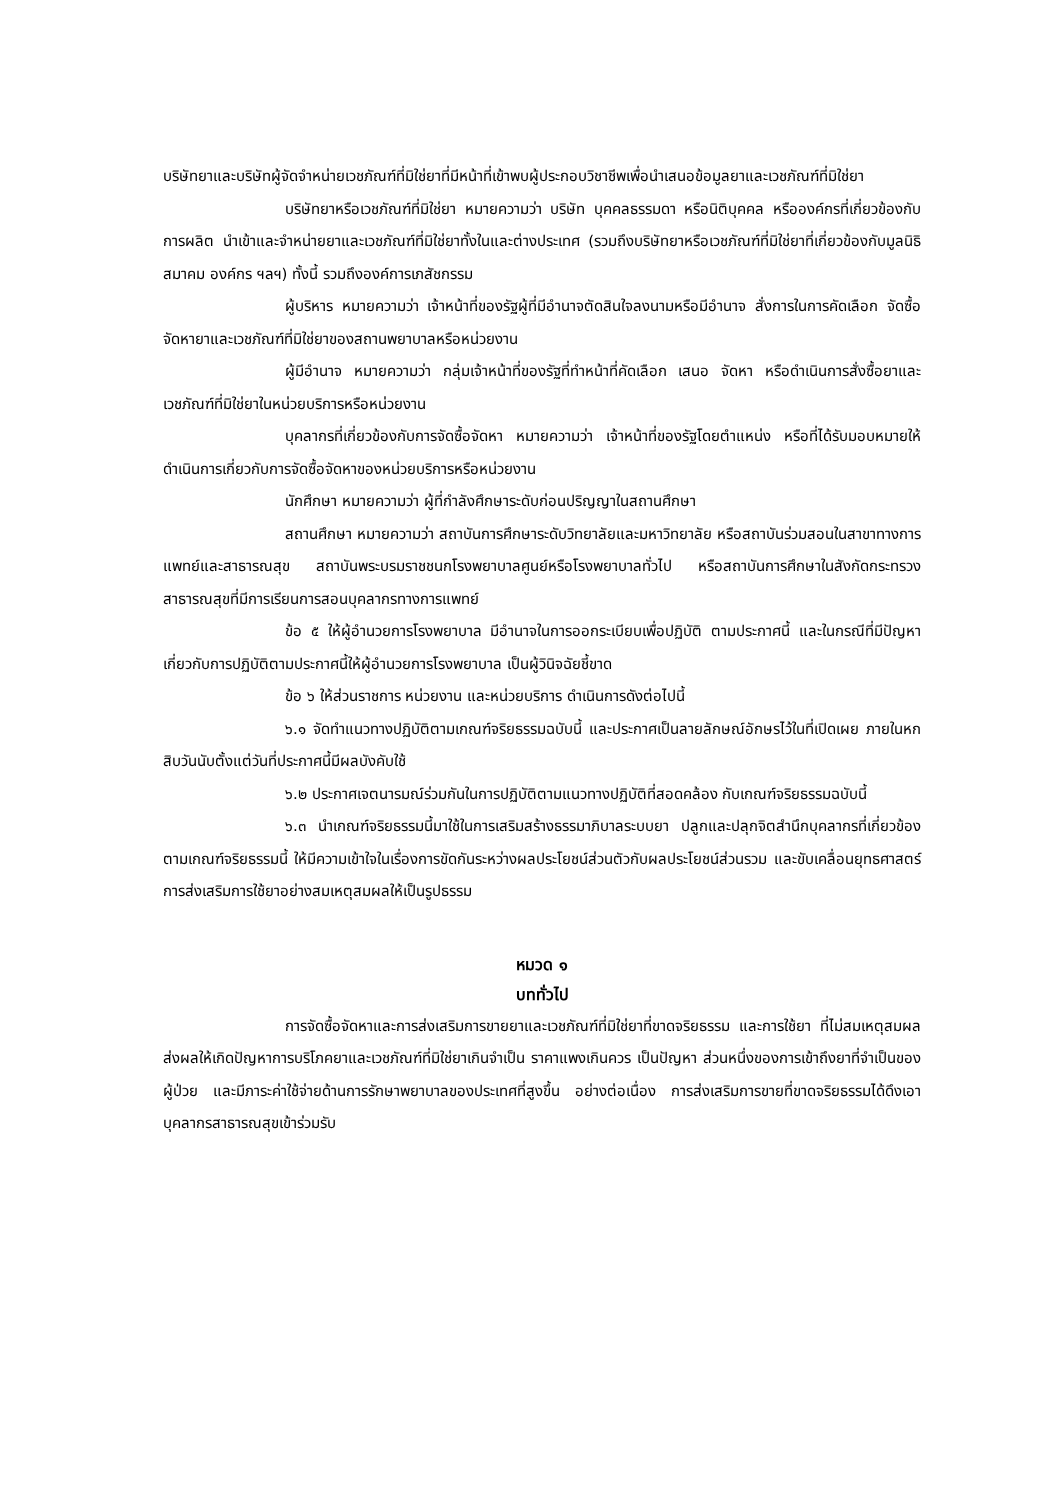บริษัทยาและบริษัทผู้จัดจำหน่ายเวชภัณฑ์ที่มิใช่ยาที่มีหน้าที่เข้าพบผู้ประกอบวิชาชีพเพื่อนำเสนอข้อมูลยาและเวชภัณฑ์ที่มิใช่ยา
บริษัทยาหรือเวชภัณฑ์ที่มิใช่ยา หมายความว่า บริษัท บุคคลธรรมดา หรือนิติบุคคล หรือองค์กรที่เกี่ยวข้องกับการผลิต นำเข้าและจำหน่ายยาและเวชภัณฑ์ที่มิใช่ยาทั้งในและต่างประเทศ (รวมถึงบริษัทยาหรือเวชภัณฑ์ที่มิใช่ยาที่เกี่ยวข้องกับมูลนิธิ สมาคม องค์กร ฯลฯ) ทั้งนี้ รวมถึงองค์การเภสัชกรรม
ผู้บริหาร หมายความว่า เจ้าหน้าที่ของรัฐผู้ที่มีอำนาจตัดสินใจลงนามหรือมีอำนาจ สั่งการในการคัดเลือก จัดซื้อ จัดหายาและเวชภัณฑ์ที่มิใช่ยาของสถานพยาบาลหรือหน่วยงาน
ผู้มีอำนาจ หมายความว่า กลุ่มเจ้าหน้าที่ของรัฐที่ทำหน้าที่คัดเลือก เสนอ จัดหา หรือดำเนินการสั่งซื้อยาและเวชภัณฑ์ที่มิใช่ยาในหน่วยบริการหรือหน่วยงาน
บุคลากรที่เกี่ยวข้องกับการจัดซื้อจัดหา หมายความว่า เจ้าหน้าที่ของรัฐโดยตำแหน่ง หรือที่ได้รับมอบหมายให้ดำเนินการเกี่ยวกับการจัดซื้อจัดหาของหน่วยบริการหรือหน่วยงาน
นักศึกษา หมายความว่า ผู้ที่กำลังศึกษาระดับก่อนปริญญาในสถานศึกษา
สถานศึกษา หมายความว่า สถาบันการศึกษาระดับวิทยาลัยและมหาวิทยาลัย หรือสถาบันร่วมสอนในสาขาทางการแพทย์และสาธารณสุข สถาบันพระบรมราชชนกโรงพยาบาลศูนย์หรือโรงพยาบาลทั่วไป หรือสถาบันการศึกษาในสังกัดกระทรวงสาธารณสุขที่มีการเรียนการสอนบุคลากรทางการแพทย์
ข้อ ๕ ให้ผู้อำนวยการโรงพยาบาล มีอำนาจในการออกระเบียบเพื่อปฏิบัติ ตามประกาศนี้ และในกรณีที่มีปัญหาเกี่ยวกับการปฏิบัติตามประกาศนี้ให้ผู้อำนวยการโรงพยาบาล เป็นผู้วินิจฉัยชี้ขาด
ข้อ ๖ ให้ส่วนราชการ หน่วยงาน และหน่วยบริการ ดำเนินการดังต่อไปนี้
๖.๑ จัดทำแนวทางปฏิบัติตามเกณฑ์จริยธรรมฉบับนี้ และประกาศเป็นลายลักษณ์อักษรไว้ในที่เปิดเผย ภายในหกสิบวันนับตั้งแต่วันที่ประกาศนี้มีผลบังคับใช้
๖.๒ ประกาศเจตนารมณ์ร่วมกันในการปฏิบัติตามแนวทางปฏิบัติที่สอดคล้อง กับเกณฑ์จริยธรรมฉบับนี้
๖.๓ นำเกณฑ์จริยธรรมนี้มาใช้ในการเสริมสร้างธรรมาภิบาลระบบยา ปลูกและปลุกจิตสำนึกบุคลากรที่เกี่ยวข้องตามเกณฑ์จริยธรรมนี้ ให้มีความเข้าใจในเรื่องการขัดกันระหว่างผลประโยชน์ส่วนตัวกับผลประโยชน์ส่วนรวม และขับเคลื่อนยุทธศาสตร์การส่งเสริมการใช้ยาอย่างสมเหตุสมผลให้เป็นรูปธรรม
หมวด ๑
บททั่วไป
การจัดซื้อจัดหาและการส่งเสริมการขายยาและเวชภัณฑ์ที่มิใช่ยาที่ขาดจริยธรรม และการใช้ยา ที่ไม่สมเหตุสมผลส่งผลให้เกิดปัญหาการบริโภคยาและเวชภัณฑ์ที่มิใช่ยาเกินจำเป็น ราคาแพงเกินควร เป็นปัญหา ส่วนหนึ่งของการเข้าถึงยาที่จำเป็นของผู้ป่วย และมีภาระค่าใช้จ่ายด้านการรักษาพยาบาลของประเทศที่สูงขึ้น อย่างต่อเนื่อง การส่งเสริมการขายที่ขาดจริยธรรมได้ดึงเอาบุคลากรสาธารณสุขเข้าร่วมรับ